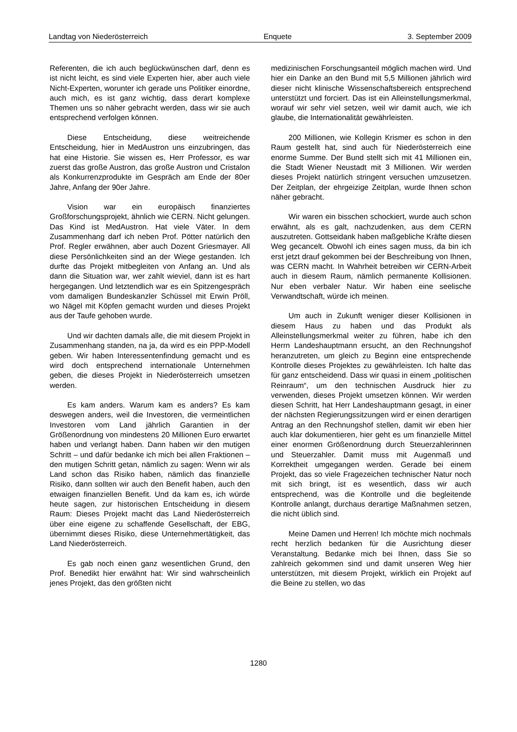Landtag von Niederösterreich Enquete 3. September 2009
Referenten, die ich auch beglückwünschen darf, denn es ist nicht leicht, es sind viele Experten hier, aber auch viele Nicht-Experten, worunter ich gerade uns Politiker einordne, auch mich, es ist ganz wichtig, dass derart komplexe Themen uns so näher gebracht werden, dass wir sie auch entsprechend verfolgen können.
Diese Entscheidung, diese weitreichende Entscheidung, hier in MedAustron uns einzubringen, das hat eine Historie. Sie wissen es, Herr Professor, es war zuerst das große Austron, das große Austron und Cristalon als Konkurrenzprodukte im Gespräch am Ende der 80er Jahre, Anfang der 90er Jahre.
Vision war ein europäisch finanziertes Großforschungsprojekt, ähnlich wie CERN. Nicht gelungen. Das Kind ist MedAustron. Hat viele Väter. In dem Zusammenhang darf ich neben Prof. Pötter natürlich den Prof. Regler erwähnen, aber auch Dozent Griesmayer. All diese Persönlichkeiten sind an der Wiege gestanden. Ich durfte das Projekt mitbegleiten von Anfang an. Und als dann die Situation war, wer zahlt wieviel, dann ist es hart hergegangen. Und letztendlich war es ein Spitzengespräch vom damaligen Bundeskanzler Schüssel mit Erwin Pröll, wo Nägel mit Köpfen gemacht wurden und dieses Projekt aus der Taufe gehoben wurde.
Und wir dachten damals alle, die mit diesem Projekt in Zusammenhang standen, na ja, da wird es ein PPP-Modell geben. Wir haben Interessentenfindung gemacht und es wird doch entsprechend internationale Unternehmen geben, die dieses Projekt in Niederösterreich umsetzen werden.
Es kam anders. Warum kam es anders? Es kam deswegen anders, weil die Investoren, die vermeintlichen Investoren vom Land jährlich Garantien in der Größenordnung von mindestens 20 Millionen Euro erwartet haben und verlangt haben. Dann haben wir den mutigen Schritt – und dafür bedanke ich mich bei allen Fraktionen – den mutigen Schritt getan, nämlich zu sagen: Wenn wir als Land schon das Risiko haben, nämlich das finanzielle Risiko, dann sollten wir auch den Benefit haben, auch den etwaigen finanziellen Benefit. Und da kam es, ich würde heute sagen, zur historischen Entscheidung in diesem Raum: Dieses Projekt macht das Land Niederösterreich über eine eigene zu schaffende Gesellschaft, der EBG, übernimmt dieses Risiko, diese Unternehmertätigkeit, das Land Niederösterreich.
Es gab noch einen ganz wesentlichen Grund, den Prof. Benedikt hier erwähnt hat: Wir sind wahrscheinlich jenes Projekt, das den größten nicht
medizinischen Forschungsanteil möglich machen wird. Und hier ein Danke an den Bund mit 5,5 Millionen jährlich wird dieser nicht klinische Wissenschaftsbereich entsprechend unterstützt und forciert. Das ist ein Alleinstellungsmerkmal, worauf wir sehr viel setzen, weil wir damit auch, wie ich glaube, die Internationalität gewährleisten.
200 Millionen, wie Kollegin Krismer es schon in den Raum gestellt hat, sind auch für Niederösterreich eine enorme Summe. Der Bund stellt sich mit 41 Millionen ein, die Stadt Wiener Neustadt mit 3 Millionen. Wir werden dieses Projekt natürlich stringent versuchen umzusetzen. Der Zeitplan, der ehrgeizige Zeitplan, wurde Ihnen schon näher gebracht.
Wir waren ein bisschen schockiert, wurde auch schon erwähnt, als es galt, nachzudenken, aus dem CERN auszutreten. Gottseidank haben maßgebliche Kräfte diesen Weg gecancelt. Obwohl ich eines sagen muss, da bin ich erst jetzt drauf gekommen bei der Beschreibung von Ihnen, was CERN macht. In Wahrheit betreiben wir CERN-Arbeit auch in diesem Raum, nämlich permanente Kollisionen. Nur eben verbaler Natur. Wir haben eine seelische Verwandtschaft, würde ich meinen.
Um auch in Zukunft weniger dieser Kollisionen in diesem Haus zu haben und das Produkt als Alleinstellungsmerkmal weiter zu führen, habe ich den Herrn Landeshauptmann ersucht, an den Rechnungshof heranzutreten, um gleich zu Beginn eine entsprechende Kontrolle dieses Projektes zu gewährleisten. Ich halte das für ganz entscheidend. Dass wir quasi in einem „politischen Reinraum“, um den technischen Ausdruck hier zu verwenden, dieses Projekt umsetzen können. Wir werden diesen Schritt, hat Herr Landeshauptmann gesagt, in einer der nächsten Regierungssitzungen wird er einen derartigen Antrag an den Rechnungshof stellen, damit wir eben hier auch klar dokumentieren, hier geht es um finanzielle Mittel einer enormen Größenordnung durch Steuerzahlerinnen und Steuerzahler. Damit muss mit Augenmaß und Korrektheit umgegangen werden. Gerade bei einem Projekt, das so viele Fragezeichen technischer Natur noch mit sich bringt, ist es wesentlich, dass wir auch entsprechend, was die Kontrolle und die begleitende Kontrolle anlangt, durchaus derartige Maßnahmen setzen, die nicht üblich sind.
Meine Damen und Herren! Ich möchte mich nochmals recht herzlich bedanken für die Ausrichtung dieser Veranstaltung. Bedanke mich bei Ihnen, dass Sie so zahlreich gekommen sind und damit unseren Weg hier unterstützen, mit diesem Projekt, wirklich ein Projekt auf die Beine zu stellen, wo das
1280